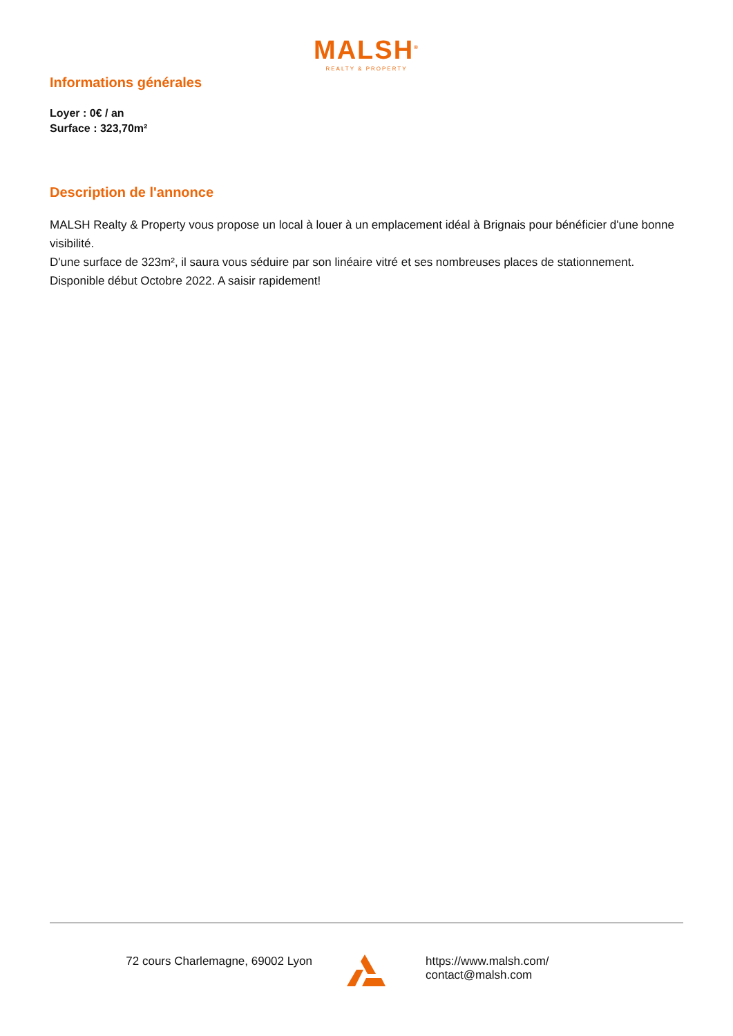MALSH<sup>®</sup>
REALTY & PROPERTY
Informations générales
Loyer : 0€ / an
Surface : 323,70m²
Description de l'annonce
MALSH Realty & Property vous propose un local à louer à un emplacement idéal à Brignais pour bénéficier d'une bonne visibilité.
D'une surface de 323m², il saura vous séduire par son linéaire vitré et ses nombreuses places de stationnement.
Disponible début Octobre 2022. A saisir rapidement!
72 cours Charlemagne, 69002 Lyon https://www.malsh.com/
contact@malsh.com